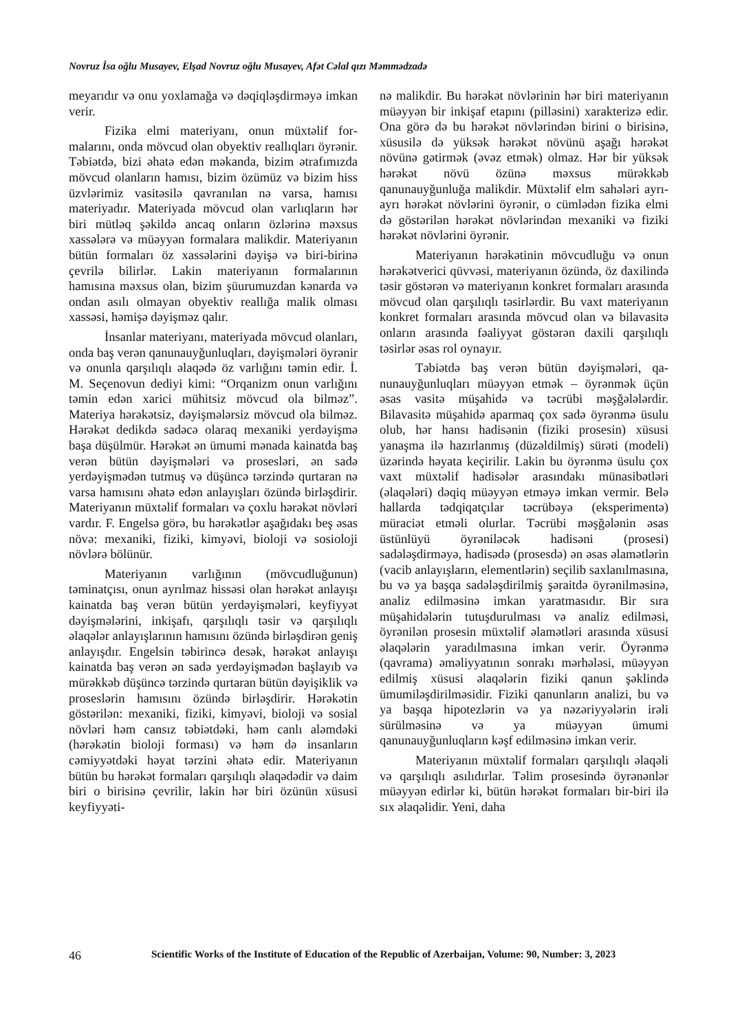Novruz İsa oğlu Musayev, Elşad Novruz oğlu Musayev, Afət Cəlal qızı Məmmədzadə
meyarıdır və onu yoxlamağa və dəqiqləşdirmə­yə imkan verir.
Fizika elmi materiyanı, onun müxtəlif for­malarını, onda mövcud olan obyektiv reallıqları öyrənir. Təbiətdə, bizi əhatə edən məkanda, bi­zim ətrafımızda mövcud olanların hamısı, bizim özümüz və bizim hiss üzvlərimiz vasitəsilə qav­ranılan nə varsa, hamısı materiyadır. Materiyada mövcud olan varlıqların hər biri mütləq şəkildə ancaq onların özlərinə məxsus xassələrə və müəyyən formalara malikdir. Materiyanın bütün formaları öz xassələrini dəyişə və biri-birinə çevrilə bilirlər. Lakin materiyanın formalarının hamısına məxsus olan, bizim şüurumuzdan kə­narda və ondan asılı olmayan obyektiv reallığa malik olması xassəsi, həmişə dəyişməz qalır.
İnsanlar materiyanı, materiyada mövcud olanları, onda baş verən qanunauyğunluqları, dəyişmələri öyrənir və onunla qarşılıqlı əlaqədə öz varlığını təmin edir. İ. M. Seçenovun dediyi kimi: “Orqanizm onun varlığını təmin edən xa­rici mühitsiz mövcud ola bilməz”. Materiya hə­rəkətsiz, dəyişmələrsiz mövcud ola bilməz. Hə­rəkət dedikdə sadəcə olaraq mexaniki yerdəyiş­mə başa düşülmür. Hərəkət ən ümumi mənada kainatda baş verən bütün dəyişmələri və proses­ləri, ən sadə yerdəyişmədən tutmuş və düşüncə tərzində qurtaran nə varsa hamısını əhatə edən anlayışları özündə birləşdirir. Materiyanın müx­təlif formaları və çoxlu hərəkət növləri vardır. F. Engelsə görə, bu hərəkətlər aşağıdakı beş əsas növə: mexaniki, fiziki, kimyəvi, bioloji və sosioloji növlərə bölünür.
Materiyanın varlığının (mövcudluğunun) təminatçısı, onun ayrılmaz hissəsi olan hərəkət anlayışı kainatda baş verən bütün yerdəyişmələ­ri, keyfiyyət dəyişmələrini, inkişafı, qarşılıqlı tə­sir və qarşılıqlı əlaqələr anlayışlarının hamısını özündə birləşdirən geniş anlayışdır. Engelsin tə­birincə desək, hərəkət anlayışı kainatda baş ve­rən ən sadə yerdəyişmədən başlayıb və mürək­kəb düşüncə tərzində qurtaran bütün dəyişiklik və proseslərin hamısını özündə birləşdirir. Hərə­kətin göstərilən: mexaniki, fiziki, kimyəvi, bio­loji və sosial növləri həm cansız təbiətdəki, həm canlı aləmdəki (hərəkətin bioloji forması) və həm də insanların cəmiyyətdəki həyat tərzini əhatə edir. Materiyanın bütün bu hərəkət forma­ları qarşılıqlı əlaqədədir və daim biri o birisinə çevrilir, lakin hər biri özünün xüsusi keyfiyyəti-
nə malikdir. Bu hərəkət növlərinin hər biri ma­teriyanın müəyyən bir inkişaf etapını (pilləsini) xarakterizə edir. Ona görə də bu hərəkət növlə­rindən birini o birisinə, xüsusilə də yüksək hərə­kət növünü aşağı hərəkət növünə gətirmək (əvəz etmək) olmaz. Hər bir yüksək hərəkət növü özü­nə məxsus mürəkkəb qanunauyğunluğa malik­dir. Müxtəlif elm sahələri ayrı-ayrı hərəkət növ­lərini öyrənir, o cümlədən fizika elmi də göstəri­lən hərəkət növlərindən mexaniki və fiziki hərə­kət növlərini öyrənir.
Materiyanın hərəkətinin mövcudluğu və onun hərəkətverici qüvvəsi, materiyanın özün­də, öz daxilində təsir göstərən və materiyanın konkret formaları arasında mövcud olan qarşı­lıqlı təsirlərdir. Bu vaxt materiyanın konkret formaları arasında mövcud olan və bilavasitə onların arasında fəaliyyət göstərən daxili qarşı­lıqlı təsirlər əsas rol oynayır.
Təbiətdə baş verən bütün dəyişmələri, qa­nunauyğunluqları müəyyən etmək – öyrənmək üçün əsas vasitə müşahidə və təcrübi məşğələlər­dir. Bilavasitə müşahidə aparmaq çox sadə öy­rənmə üsulu olub, hər hansı hadisənin (fiziki pro­sesin) xüsusi yanaşma ilə hazırlanmış (düzəldil­miş) sürəti (modeli) üzərində həyata keçirilir. La­kin bu öyrənmə üsulu çox vaxt müxtəlif hadisələr arasındakı münasibətləri (əlaqələri) dəqiq müəy­yən etməyə imkan vermir. Belə hallarda tədqiqat­çılar təcrübəyə (eksperimentə) müraciət etməli olurlar. Təcrübi məşğələnin əsas üstünlüyü öyrə­niləcək hadisəni (prosesi) sadələşdirməyə, hadi­sədə (prosesdə) ən əsas əlamətlərin (vacib anla­yışların, elementlərin) seçilib saxlanılmasına, bu və ya başqa sadələşdirilmiş şəraitdə öyrənilməsi­nə, analiz edilməsinə imkan yaratmasıdır. Bir sı­ra müşahidələrin tutuşdurulması və analiz edil­məsi, öyrənilən prosesin müxtəlif əlamətləri ara­sında xüsusi əlaqələrin yaradılmasına imkan ve­rir. Öyrənmə (qavrama) əməliyyatının sonrakı mərhələsi, müəyyən edilmiş xüsusi əlaqələrin fi­ziki qanun şəklində ümumiləşdirilməsidir. Fiziki qanunların analizi, bu və ya başqa hipotezlərin və ya nəzəriyyələrin irəli sürülməsinə və ya müəy­yən ümumi qanunauyğunluqların kəşf edilməsinə imkan verir.
Materiyanın müxtəlif formaları qarşılıqlı əlaqəli və qarşılıqlı asılıdırlar. Təlim prosesində öyrənənlər müəyyən edirlər ki, bütün hərəkət formaları bir-biri ilə sıx əlaqəlidir. Yeni, daha
46 Scientific Works of the Institute of Education of the Republic of Azerbaijan, Volume: 90, Number: 3, 2023